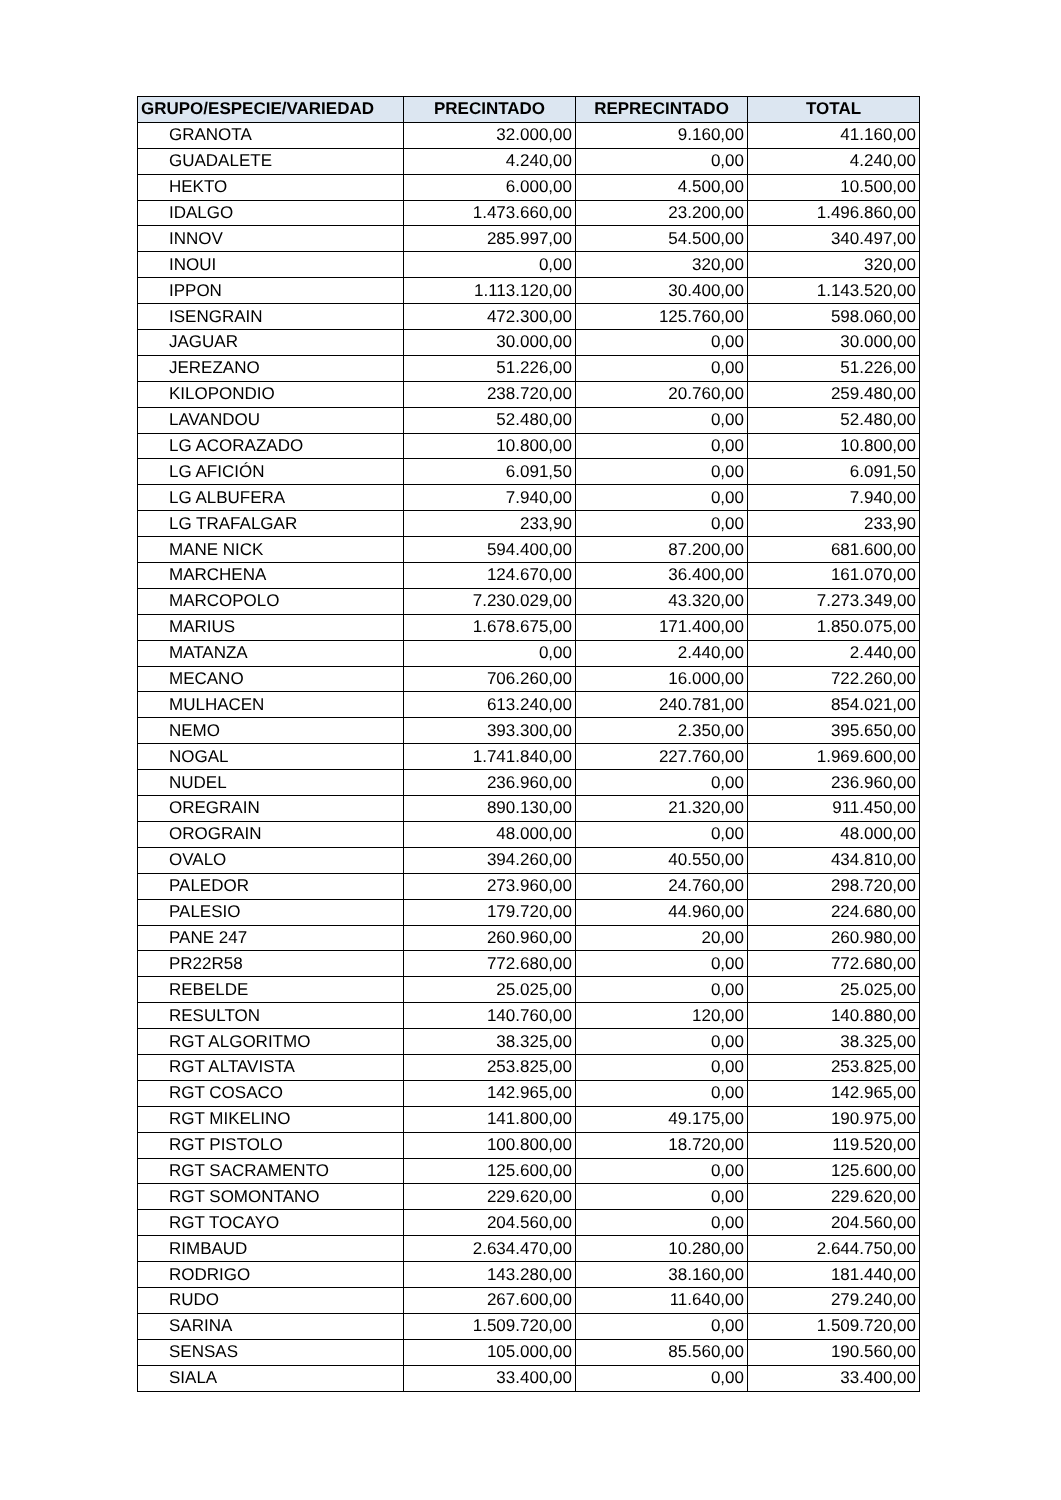| GRUPO/ESPECIE/VARIEDAD | PRECINTADO | REPRECINTADO | TOTAL |
| --- | --- | --- | --- |
| GRANOTA | 32.000,00 | 9.160,00 | 41.160,00 |
| GUADALETE | 4.240,00 | 0,00 | 4.240,00 |
| HEKTO | 6.000,00 | 4.500,00 | 10.500,00 |
| IDALGO | 1.473.660,00 | 23.200,00 | 1.496.860,00 |
| INNOV | 285.997,00 | 54.500,00 | 340.497,00 |
| INOUI | 0,00 | 320,00 | 320,00 |
| IPPON | 1.113.120,00 | 30.400,00 | 1.143.520,00 |
| ISENGRAIN | 472.300,00 | 125.760,00 | 598.060,00 |
| JAGUAR | 30.000,00 | 0,00 | 30.000,00 |
| JEREZANO | 51.226,00 | 0,00 | 51.226,00 |
| KILOPONDIO | 238.720,00 | 20.760,00 | 259.480,00 |
| LAVANDOU | 52.480,00 | 0,00 | 52.480,00 |
| LG ACORAZADO | 10.800,00 | 0,00 | 10.800,00 |
| LG AFICIÓN | 6.091,50 | 0,00 | 6.091,50 |
| LG ALBUFERA | 7.940,00 | 0,00 | 7.940,00 |
| LG TRAFALGAR | 233,90 | 0,00 | 233,90 |
| MANE NICK | 594.400,00 | 87.200,00 | 681.600,00 |
| MARCHENA | 124.670,00 | 36.400,00 | 161.070,00 |
| MARCOPOLO | 7.230.029,00 | 43.320,00 | 7.273.349,00 |
| MARIUS | 1.678.675,00 | 171.400,00 | 1.850.075,00 |
| MATANZA | 0,00 | 2.440,00 | 2.440,00 |
| MECANO | 706.260,00 | 16.000,00 | 722.260,00 |
| MULHACEN | 613.240,00 | 240.781,00 | 854.021,00 |
| NEMO | 393.300,00 | 2.350,00 | 395.650,00 |
| NOGAL | 1.741.840,00 | 227.760,00 | 1.969.600,00 |
| NUDEL | 236.960,00 | 0,00 | 236.960,00 |
| OREGRAIN | 890.130,00 | 21.320,00 | 911.450,00 |
| OROGRAIN | 48.000,00 | 0,00 | 48.000,00 |
| OVALO | 394.260,00 | 40.550,00 | 434.810,00 |
| PALEDOR | 273.960,00 | 24.760,00 | 298.720,00 |
| PALESIO | 179.720,00 | 44.960,00 | 224.680,00 |
| PANE 247 | 260.960,00 | 20,00 | 260.980,00 |
| PR22R58 | 772.680,00 | 0,00 | 772.680,00 |
| REBELDE | 25.025,00 | 0,00 | 25.025,00 |
| RESULTON | 140.760,00 | 120,00 | 140.880,00 |
| RGT ALGORITMO | 38.325,00 | 0,00 | 38.325,00 |
| RGT ALTAVISTA | 253.825,00 | 0,00 | 253.825,00 |
| RGT COSACO | 142.965,00 | 0,00 | 142.965,00 |
| RGT MIKELINO | 141.800,00 | 49.175,00 | 190.975,00 |
| RGT PISTOLO | 100.800,00 | 18.720,00 | 119.520,00 |
| RGT SACRAMENTO | 125.600,00 | 0,00 | 125.600,00 |
| RGT SOMONTANO | 229.620,00 | 0,00 | 229.620,00 |
| RGT TOCAYO | 204.560,00 | 0,00 | 204.560,00 |
| RIMBAUD | 2.634.470,00 | 10.280,00 | 2.644.750,00 |
| RODRIGO | 143.280,00 | 38.160,00 | 181.440,00 |
| RUDO | 267.600,00 | 11.640,00 | 279.240,00 |
| SARINA | 1.509.720,00 | 0,00 | 1.509.720,00 |
| SENSAS | 105.000,00 | 85.560,00 | 190.560,00 |
| SIALA | 33.400,00 | 0,00 | 33.400,00 |